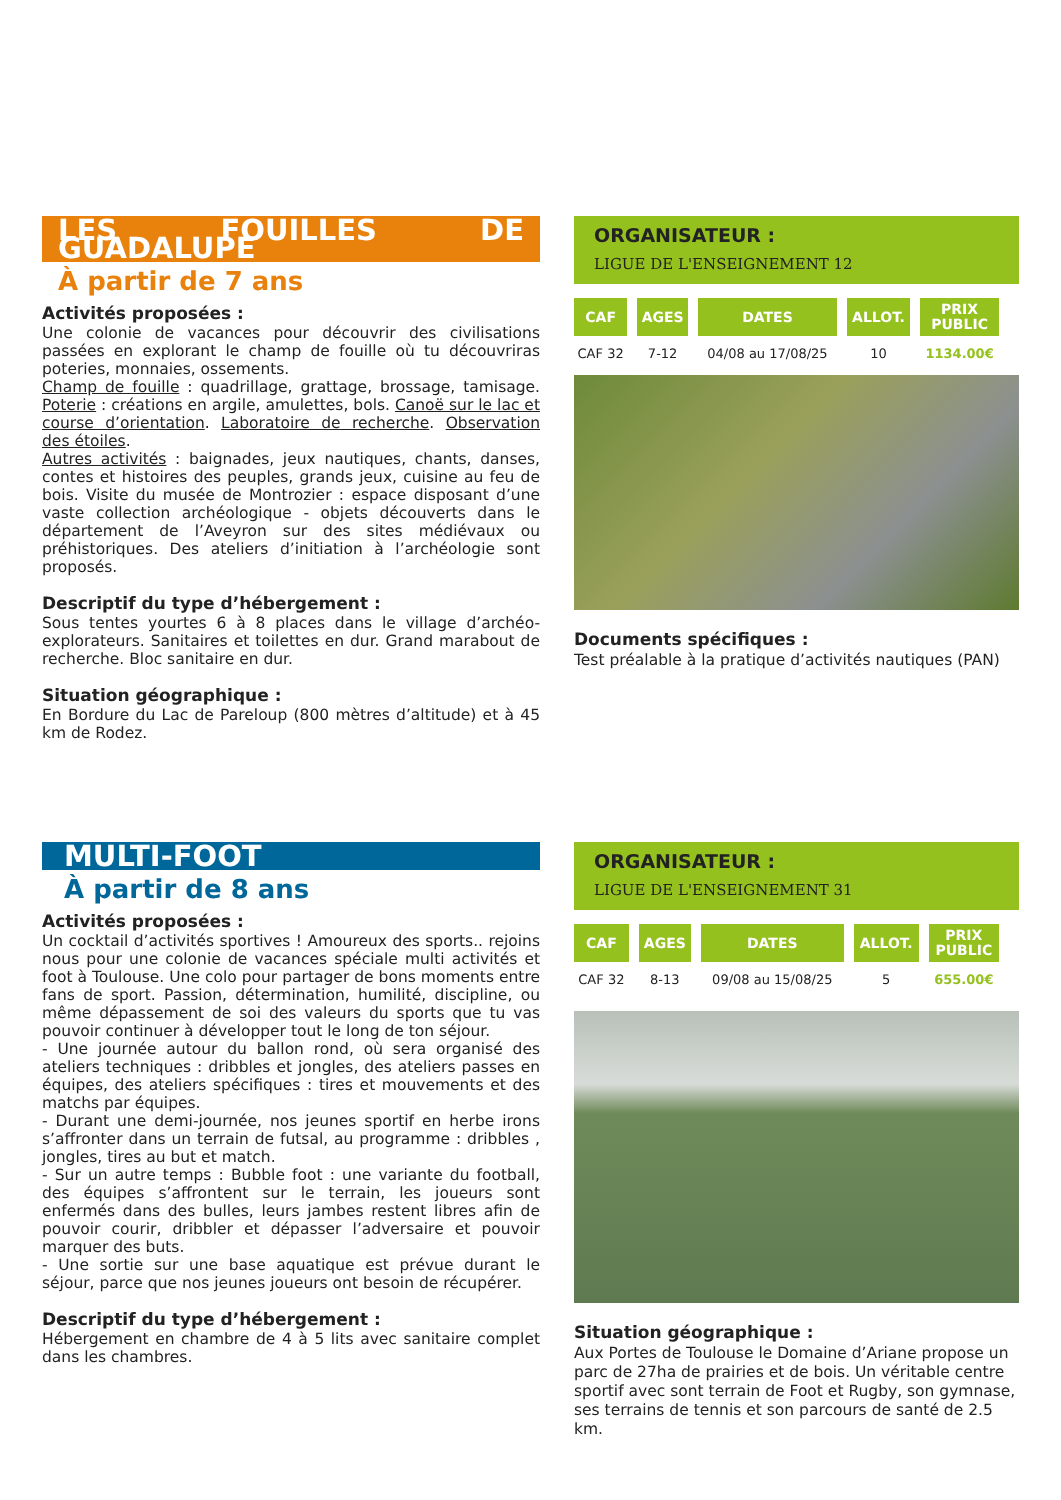LES FOUILLES DE GUADALUPE
À partir de 7 ans
Activités proposées :
Une colonie de vacances pour découvrir des civilisations passées en explorant le champ de fouille où tu découvriras poteries, monnaies, ossements.
Champ de fouille : quadrillage, grattage, brossage, tamisage. Poterie : créations en argile, amulettes, bols. Canoë sur le lac et course d’orientation. Laboratoire de recherche. Observation des étoiles.
Autres activités : baignades, jeux nautiques, chants, danses, contes et histoires des peuples, grands jeux, cuisine au feu de bois. Visite du musée de Montrozier : espace disposant d’une vaste collection archéologique - objets découverts dans le département de l’Aveyron sur des sites médiévaux ou préhistoriques. Des ateliers d’initiation à l’archéologie sont proposés.
Descriptif du type d’hébergement :
Sous tentes yourtes 6 à 8 places dans le village d’archéo-explorateurs. Sanitaires et toilettes en dur. Grand marabout de recherche. Bloc sanitaire en dur.
Situation géographique :
En Bordure du Lac de Pareloup (800 mètres d’altitude) et à 45 km de Rodez.
ORGANISATEUR :
LIGUE DE L'ENSEIGNEMENT 12
| CAF | AGES | DATES | ALLOT. | PRIX PUBLIC |
| --- | --- | --- | --- | --- |
| CAF 32 | 7-12 | 04/08 au 17/08/25 | 10 | 1134.00€ |
Documents spécifiques :
Test préalable à la pratique d’activités nautiques (PAN)
MULTI-FOOT
À partir de 8 ans
Activités proposées :
Un cocktail d’activités sportives ! Amoureux des sports.. rejoins nous pour une colonie de vacances spéciale multi activités et foot à Toulouse. Une colo pour partager de bons moments entre fans de sport. Passion, détermination, humilité, discipline, ou même dépassement de soi des valeurs du sports que tu vas pouvoir continuer à développer tout le long de ton séjour.
- Une journée autour du ballon rond, où sera organisé des ateliers techniques : dribbles et jongles, des ateliers passes en équipes, des ateliers spécifiques : tires et mouvements et des matchs par équipes.
- Durant une demi-journée, nos jeunes sportif en herbe irons s’affronter dans un terrain de futsal, au programme : dribbles , jongles, tires au but et match.
- Sur un autre temps : Bubble foot : une variante du football, des équipes s’affrontent sur le terrain, les joueurs sont enfermés dans des bulles, leurs jambes restent libres afin de pouvoir courir, dribbler et dépasser l’adversaire et pouvoir marquer des buts.
- Une sortie sur une base aquatique est prévue durant le séjour, parce que nos jeunes joueurs ont besoin de récupérer.
Descriptif du type d’hébergement :
Hébergement en chambre de 4 à 5 lits avec sanitaire complet dans les chambres.
ORGANISATEUR :
LIGUE DE L'ENSEIGNEMENT 31
| CAF | AGES | DATES | ALLOT. | PRIX PUBLIC |
| --- | --- | --- | --- | --- |
| CAF 32 | 8-13 | 09/08 au 15/08/25 | 5 | 655.00€ |
Situation géographique :
Aux Portes de Toulouse le Domaine d’Ariane propose un parc de 27ha de prairies et de bois. Un véritable centre sportif avec sont terrain de Foot et Rugby, son gymnase, ses terrains de tennis et son parcours de santé de 2.5 km.